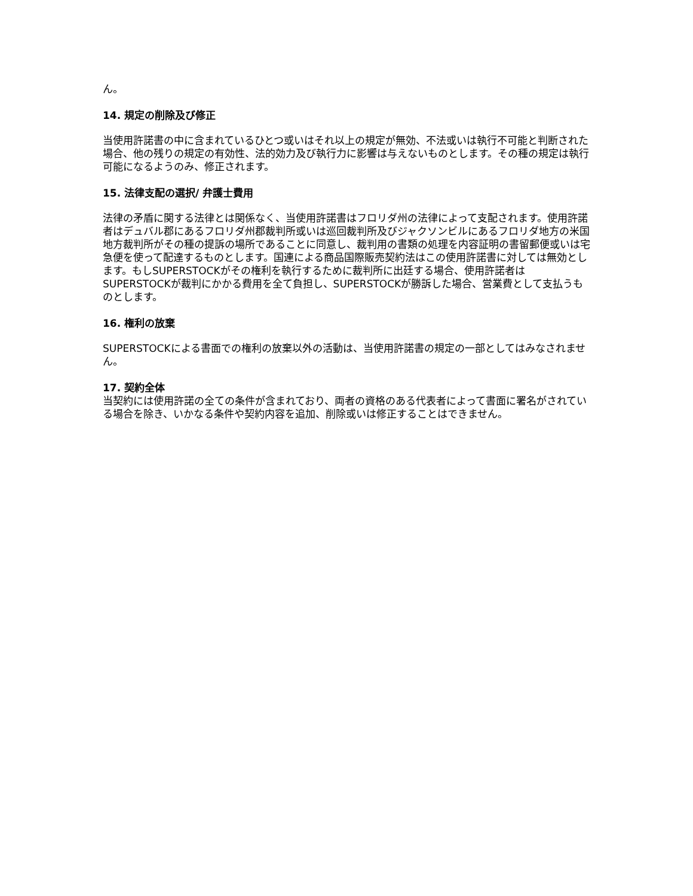ん。
14. 規定の削除及び修正
当使用許諾書の中に含まれているひとつ或いはそれ以上の規定が無効、不法或いは執行不可能と判断された場合、他の残りの規定の有効性、法的効力及び執行力に影響は与えないものとします。その種の規定は執行可能になるようのみ、修正されます。
15. 法律支配の選択/ 弁護士費用
法律の矛盾に関する法律とは関係なく、当使用許諾書はフロリダ州の法律によって支配されます。使用許諾者はデュバル郡にあるフロリダ州郡裁判所或いは巡回裁判所及びジャクソンビルにあるフロリダ地方の米国地方裁判所がその種の提訴の場所であることに同意し、裁判用の書類の処理を内容証明の書留郵便或いは宅急便を使って配達するものとします。国連による商品国際販売契約法はこの使用許諾書に対しては無効とします。もしSUPERSTOCKがその権利を執行するために裁判所に出廷する場合、使用許諾者はSUPERSTOCKが裁判にかかる費用を全て負担し、SUPERSTOCKが勝訴した場合、営業費として支払うものとします。
16. 権利の放棄
SUPERSTOCKによる書面での権利の放棄以外の活動は、当使用許諾書の規定の一部としてはみなされません。
17. 契約全体
当契約には使用許諾の全ての条件が含まれており、両者の資格のある代表者によって書面に署名がされている場合を除き、いかなる条件や契約内容を追加、削除或いは修正することはできません。